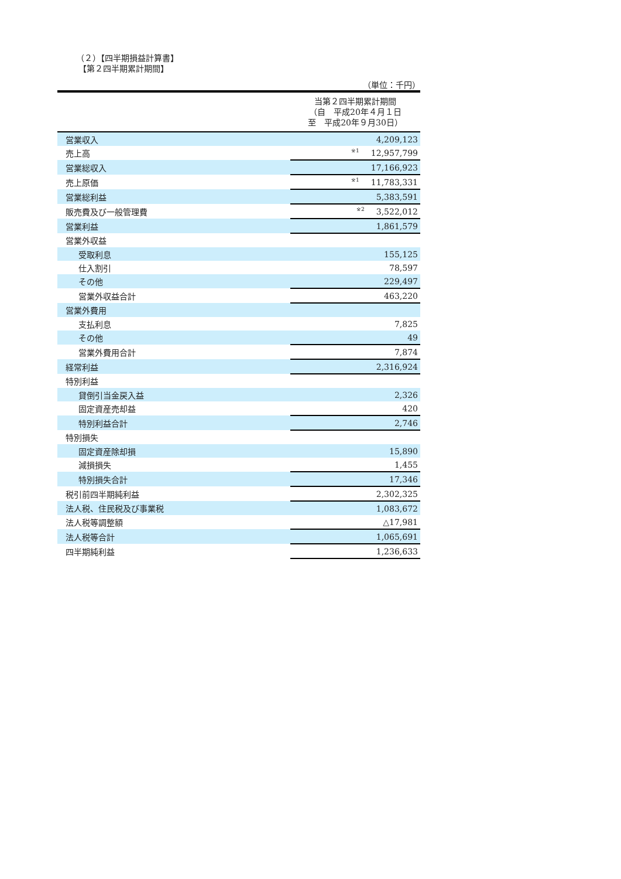（２）【四半期損益計算書】
【第２四半期累計期間】
（単位：千円）
| | 当第２四半期累計期間 （自 平成20年４月１日 至 平成20年９月30日） |
| 営業収入 | 4,209,123 |
| 売上高 | <sup>※1</sup>12,957,799 |
| 営業総収入 | 17,166,923 |
| 売上原価 | <sup>※1</sup>11,783,331 |
| 営業総利益 | 5,383,591 |
| 販売費及び一般管理費 | <sup>※2</sup>3,522,012 |
| 営業利益 | 1,861,579 |
| 営業外収益 | |
| 受取利息 | 155,125 |
| 仕入割引 | 78,597 |
| その他 | 229,497 |
| 営業外収益合計 | 463,220 |
| 営業外費用 | |
| 支払利息 | 7,825 |
| その他 | 49 |
| 営業外費用合計 | 7,874 |
| 経常利益 | 2,316,924 |
| 特別利益 | |
| 貸倒引当金戻入益 | 2,326 |
| 固定資産売却益 | 420 |
| 特別利益合計 | 2,746 |
| 特別損失 | |
| 固定資産除却損 | 15,890 |
| 減損損失 | 1,455 |
| 特別損失合計 | 17,346 |
| 税引前四半期純利益 | 2,302,325 |
| 法人税、住民税及び事業税 | 1,083,672 |
| 法人税等調整額 | △17,981 |
| 法人税等合計 | 1,065,691 |
| 四半期純利益 | 1,236,633 |